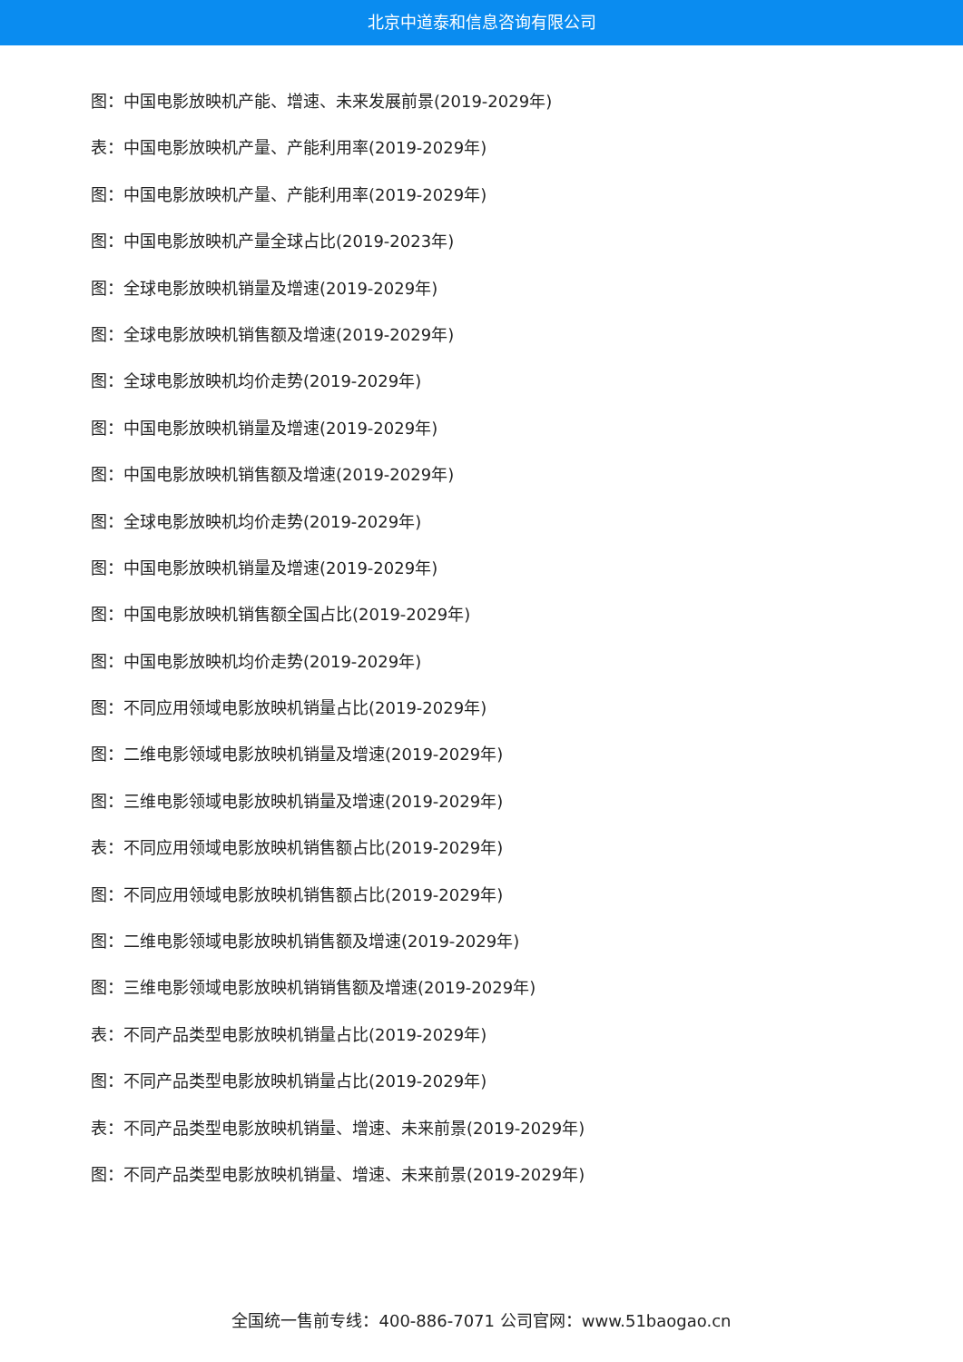北京中道泰和信息咨询有限公司
图：中国电影放映机产能、增速、未来发展前景(2019-2029年)
表：中国电影放映机产量、产能利用率(2019-2029年)
图：中国电影放映机产量、产能利用率(2019-2029年)
图：中国电影放映机产量全球占比(2019-2023年)
图：全球电影放映机销量及增速(2019-2029年)
图：全球电影放映机销售额及增速(2019-2029年)
图：全球电影放映机均价走势(2019-2029年)
图：中国电影放映机销量及增速(2019-2029年)
图：中国电影放映机销售额及增速(2019-2029年)
图：全球电影放映机均价走势(2019-2029年)
图：中国电影放映机销量及增速(2019-2029年)
图：中国电影放映机销售额全国占比(2019-2029年)
图：中国电影放映机均价走势(2019-2029年)
图：不同应用领域电影放映机销量占比(2019-2029年)
图：二维电影领域电影放映机销量及增速(2019-2029年)
图：三维电影领域电影放映机销量及增速(2019-2029年)
表：不同应用领域电影放映机销售额占比(2019-2029年)
图：不同应用领域电影放映机销售额占比(2019-2029年)
图：二维电影领域电影放映机销售额及增速(2019-2029年)
图：三维电影领域电影放映机销销售额及增速(2019-2029年)
表：不同产品类型电影放映机销量占比(2019-2029年)
图：不同产品类型电影放映机销量占比(2019-2029年)
表：不同产品类型电影放映机销量、增速、未来前景(2019-2029年)
图：不同产品类型电影放映机销量、增速、未来前景(2019-2029年)
全国统一售前专线：400-886-7071 公司官网：www.51baogao.cn